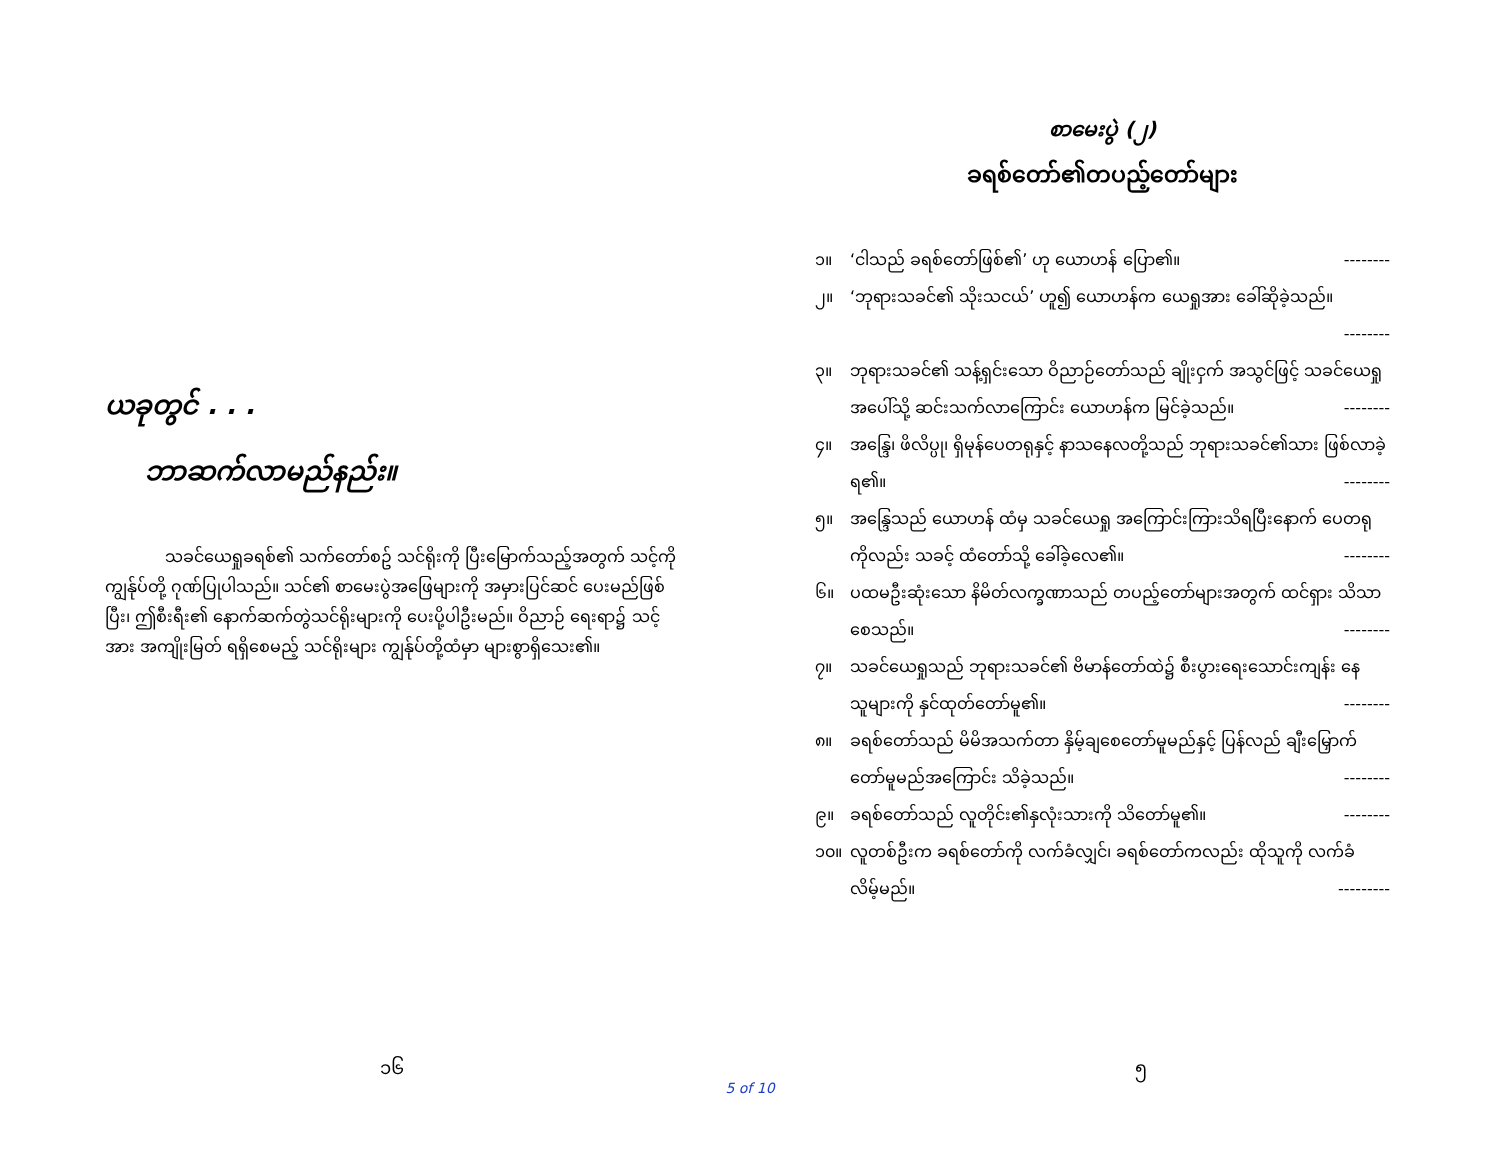ယခုတွင် . . .
ဘာဆက်လာမည်နည်း။
သခင်ယေရှုခရစ်၏ သက်တော်စဥ် သင်ရိုးကို ပြီးမြောက်သည့်အတွက် သင့်ကို ကျွန်ုပ်တို့ ဂုဏ်ပြုပါသည်။ သင်၏ စာမေးပွဲအဖြေများကို အမှားပြင်ဆင် ပေးမည်ဖြစ်ပြီး၊ ဤစီးရီး၏ နောက်ဆက်တွဲသင်ရိုးများကို ပေးပို့ပါဦးမည်။ ဝိညာဉ် ရေးရာ၌ သင့်အား အကျိုးမြတ် ရရှိစေမည့် သင်ရိုးများ ကျွန်ုပ်တို့ထံမှာ များစွာရှိသေး၏။
၁၆
စာမေးပွဲ (၂)
ခရစ်တော်၏တပည့်တော်များ
၁။ ‘ငါသည် ခရစ်တော်ဖြစ်၏’ ဟု ယောဟန် ပြော၏။ --------
၂။ ‘ဘုရားသခင်၏ သိုးသငယ်’ ဟူ၍ ယောဟန်က ယေရှုအား ခေါ်ဆိုခဲ့သည်။
--------
၃။ ဘုရားသခင်၏ သန့်ရှင်းသော ဝိညာဉ်တော်သည် ချိုးငှက် အသွင်ဖြင့် သခင်ယေရှု အပေါ်သို့ ဆင်းသက်လာကြောင်း ယောဟန်က မြင်ခဲ့သည်။ --------
၄။ အန္ဒြေ၊ ဖိလိပ္ပု၊ ရှိမုန်ပေတရုနှင့် နာသနေလတို့သည် ဘုရားသခင်၏သား ဖြစ်လာခဲ့ရ၏။ --------
၅။ အန္ဒြေသည် ယောဟန် ထံမှ သခင်ယေရှု အကြောင်းကြားသိရပြီးနောက် ပေတရုကိုလည်း သခင့် ထံတော်သို့ ခေါ်ခဲ့လေ၏။ --------
၆။ ပထမဦးဆုံးသော နိမိတ်လက္ခဏာသည် တပည့်တော်များအတွက် ထင်ရှား သိသာစေသည်။ --------
၇။ သခင်ယေရှုသည် ဘုရားသခင်၏ ဗိမာန်တော်ထဲ၌ စီးပွားရေးသောင်းကျန်း နေသူများကို နှင်ထုတ်တော်မူ၏။ --------
၈။ ခရစ်တော်သည် မိမိအသက်တာ နှိမ့်ချစေတော်မူမည်နှင့် ပြန်လည် ချီးမြှောက်တော်မူမည်အကြောင်း သိခဲ့သည်။ --------
၉။ ခရစ်တော်သည် လူတိုင်း၏နှလုံးသားကို သိတော်မူ၏။ --------
၁၀။ လူတစ်ဦးက ခရစ်တော်ကို လက်ခံလျှင်၊ ခရစ်တော်ကလည်း ထိုသူကို လက်ခံလိမ့်မည်။ ---------
၅
5 of 10